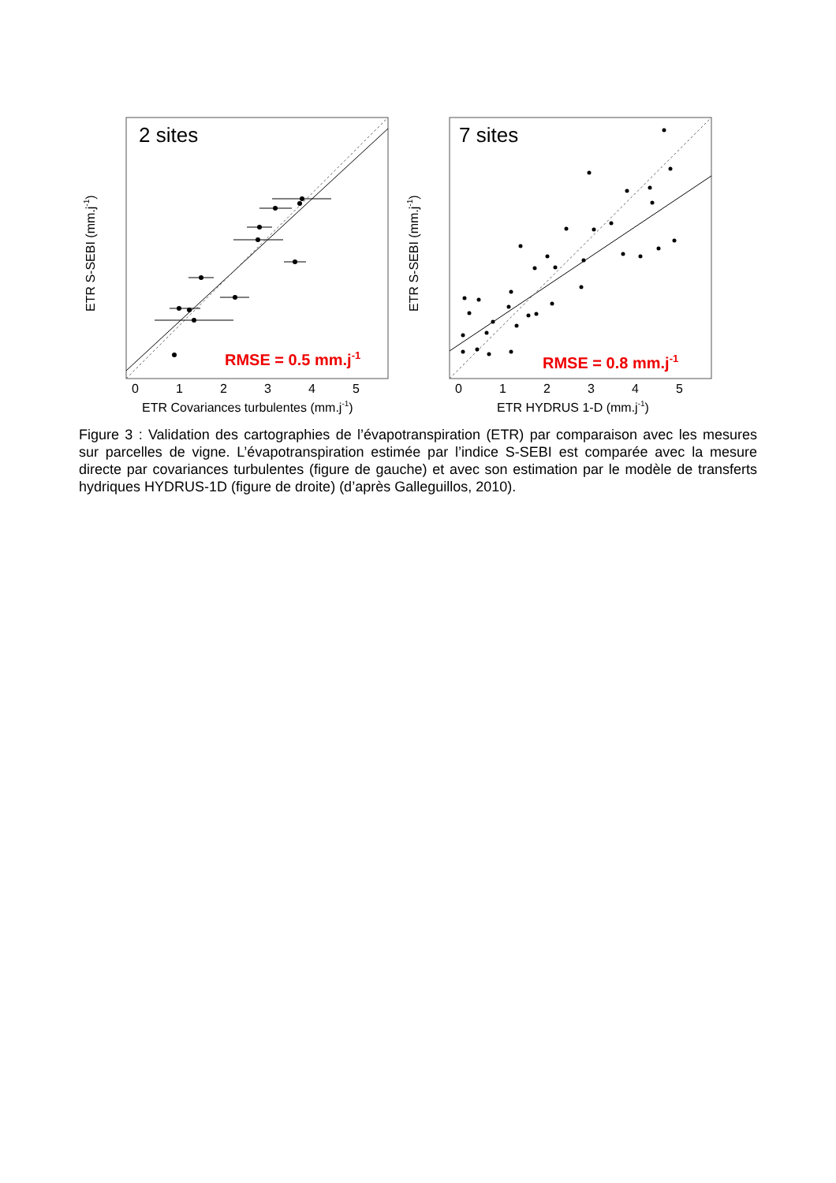2 sites
RMSE = 0.5 mm.j-1
0
1
2
3
4
5
ETR Covariances turbulentes (mm.j-1)
ETR S-SEBI (mm.j-1)
7 sites
RMSE = 0.8 mm.j-1
0
1
2
3
4
5
ETR HYDRUS 1-D (mm.j-1)
ETR S-SEBI (mm.j-1)
Figure 3 : Validation des cartographies de l’évapotranspiration (ETR) par comparaison avec les mesures sur parcelles de vigne. L’évapotranspiration estimée par l’indice S-SEBI est comparée avec la mesure directe par covariances turbulentes (figure de gauche) et avec son estimation par le modèle de transferts hydriques HYDRUS-1D (figure de droite) (d’après Galleguillos, 2010).